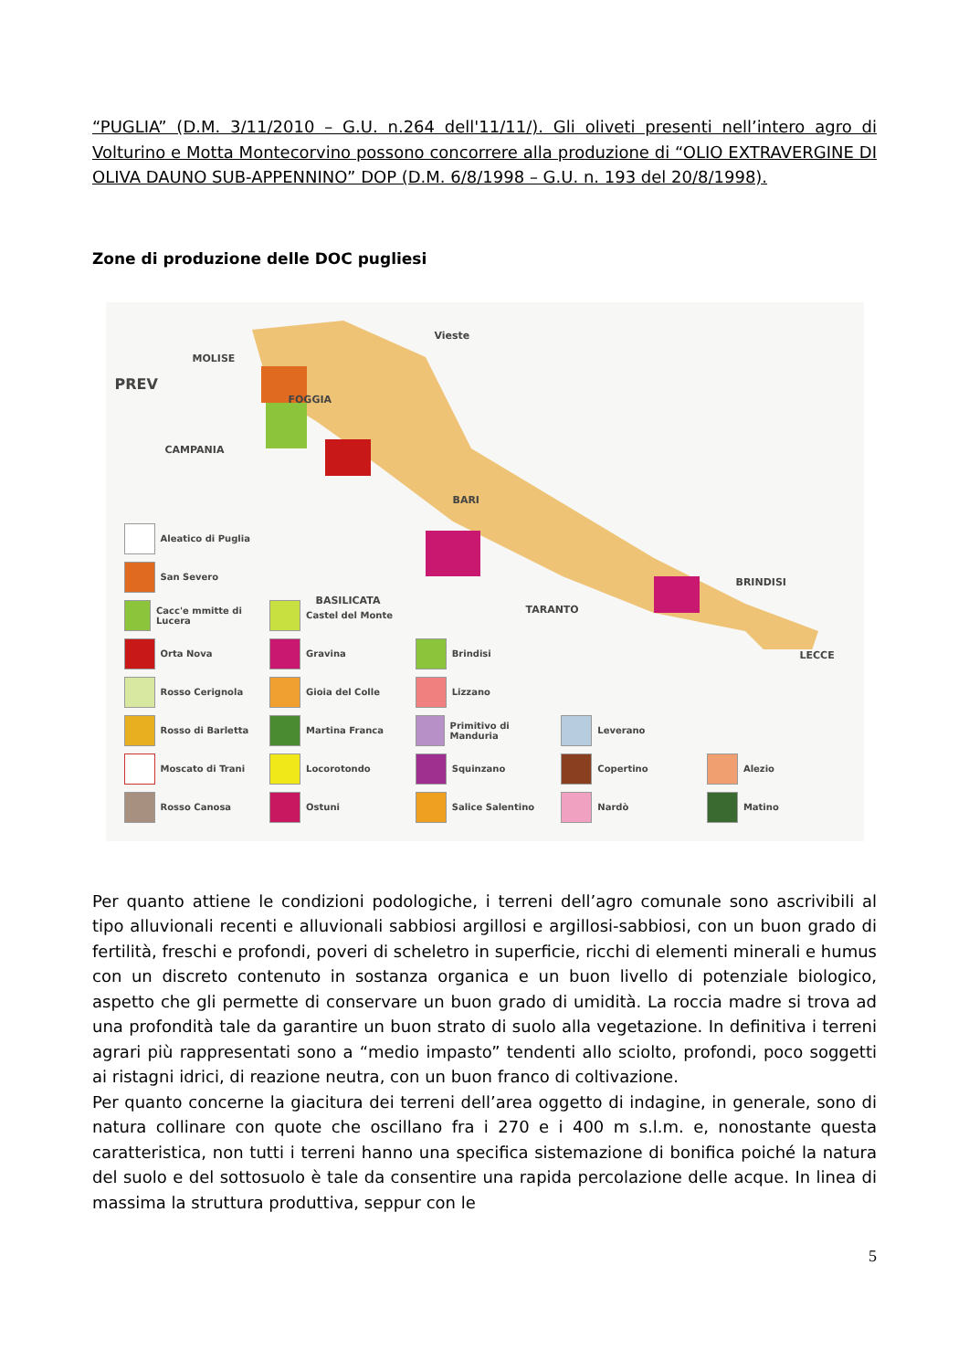“PUGLIA” (D.M. 3/11/2010 – G.U. n.264 dell'11/11/). Gli oliveti presenti nell’intero agro di Volturino e Motta Montecorvino possono concorrere alla produzione di “OLIO EXTRAVERGINE DI OLIVA DAUNO SUB-APPENNINO” DOP (D.M. 6/8/1998 – G.U. n. 193 del 20/8/1998).
Zone di produzione delle DOC pugliesi
MOLISE
PREV
CAMPANIA
FOGGIA
BARI
TARANTO
BRINDISI
LECCE
Vieste
BASILICATA
Aleatico di Puglia
San Severo
Cacc'e mmitte di Lucera
Castel del Monte
Orta Nova
Gravina
Brindisi
Rosso Cerignola
Gioia del Colle
Lizzano
Rosso di Barletta
Martina Franca
Primitivo di Manduria
Leverano
Moscato di Trani
Locorotondo
Squinzano
Copertino
Alezio
Rosso Canosa
Ostuni
Salice Salentino
Nardò
Matino
Per quanto attiene le condizioni podologiche, i terreni dell’agro comunale sono ascrivibili al tipo alluvionali recenti e alluvionali sabbiosi argillosi e argillosi-sabbiosi, con un buon grado di fertilità, freschi e profondi, poveri di scheletro in superficie, ricchi di elementi minerali e humus con un discreto contenuto in sostanza organica e un buon livello di potenziale biologico, aspetto che gli permette di conservare un buon grado di umidità. La roccia madre si trova ad una profondità tale da garantire un buon strato di suolo alla vegetazione. In definitiva i terreni agrari più rappresentati sono a “medio impasto” tendenti allo sciolto, profondi, poco soggetti ai ristagni idrici, di reazione neutra, con un buon franco di coltivazione.
Per quanto concerne la giacitura dei terreni dell’area oggetto di indagine, in generale, sono di natura collinare con quote che oscillano fra i 270 e i 400 m s.l.m. e, nonostante questa caratteristica, non tutti i terreni hanno una specifica sistemazione di bonifica poiché la natura del suolo e del sottosuolo è tale da consentire una rapida percolazione delle acque. In linea di massima la struttura produttiva, seppur con le
5